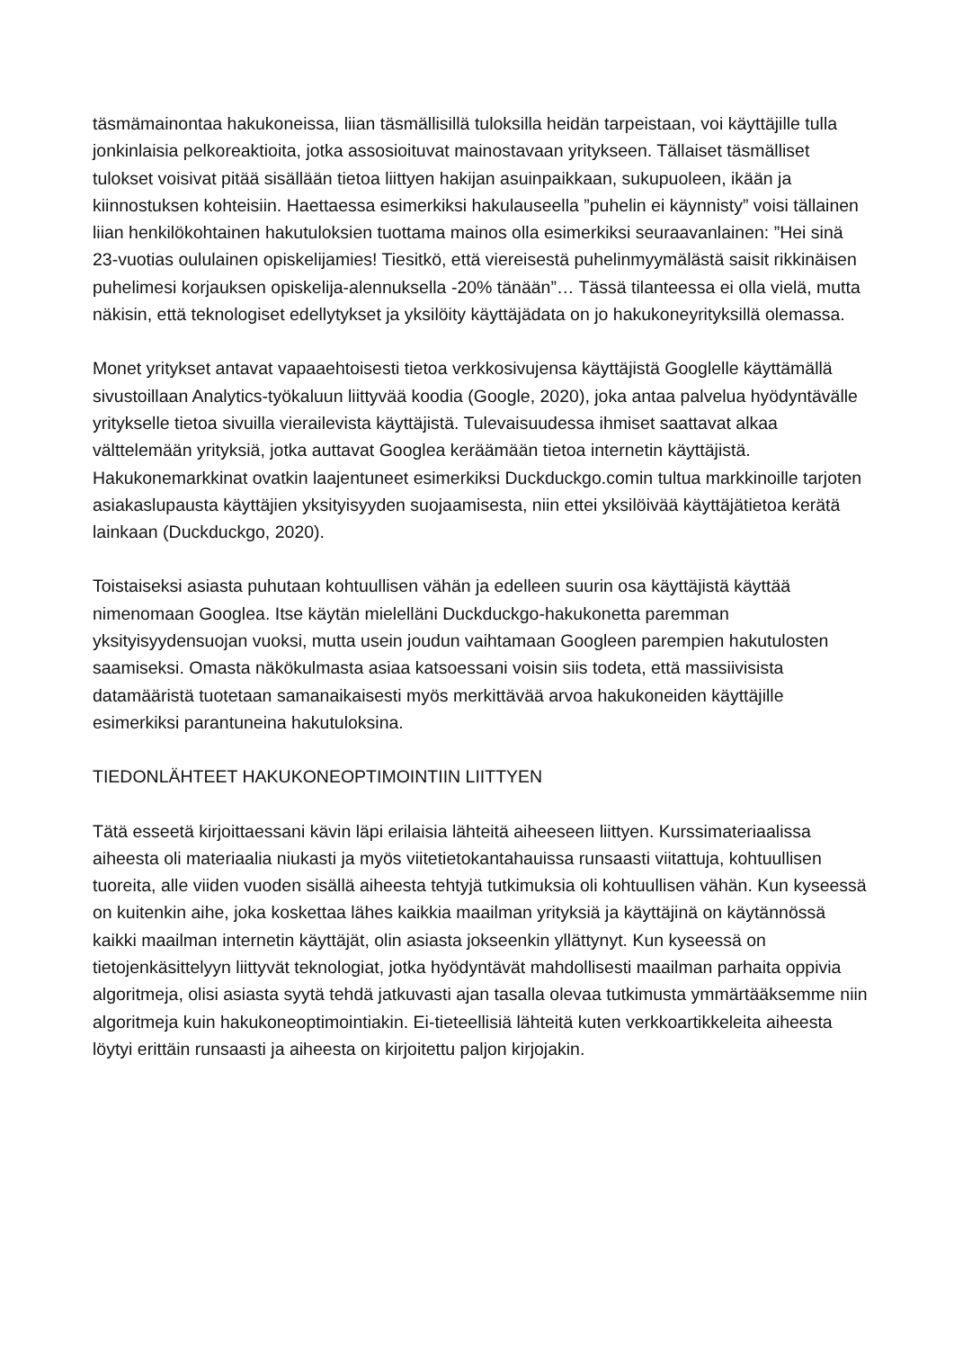täsmämainontaa hakukoneissa, liian täsmällisillä tuloksilla heidän tarpeistaan, voi käyttäjille tulla jonkinlaisia pelkoreaktioita, jotka assosioituvat mainostavaan yritykseen. Tällaiset täsmälliset tulokset voisivat pitää sisällään tietoa liittyen hakijan asuinpaikkaan, sukupuoleen, ikään ja kiinnostuksen kohteisiin. Haettaessa esimerkiksi hakulauseella ”puhelin ei käynnisty” voisi tällainen liian henkilökohtainen hakutuloksien tuottama mainos olla esimerkiksi seuraavanlainen: ”Hei sinä 23-vuotias oululainen opiskelijamies! Tiesitkö, että viereisestä puhelinmyymälästä saisit rikkinäisen puhelimesi korjauksen opiskelija-alennuksella -20% tänään”… Tässä tilanteessa ei olla vielä, mutta näkisin, että teknologiset edellytykset ja yksilöity käyttäjädata on jo hakukoneyrityksillä olemassa.
Monet yritykset antavat vapaaehtoisesti tietoa verkkosivujensa käyttäjistä Googlelle käyttämällä sivustoillaan Analytics-työkaluun liittyvää koodia (Google, 2020), joka antaa palvelua hyödyntävälle yritykselle tietoa sivuilla vierailevista käyttäjistä. Tulevaisuudessa ihmiset saattavat alkaa välttelemään yrityksiä, jotka auttavat Googlea keräämään tietoa internetin käyttäjistä. Hakukonemarkkinat ovatkin laajentuneet esimerkiksi Duckduckgo.comin tultua markkinoille tarjoten asiakaslupausta käyttäjien yksityisyyden suojaamisesta, niin ettei yksilöivää käyttäjätietoa kerätä lainkaan (Duckduckgo, 2020).
Toistaiseksi asiasta puhutaan kohtuullisen vähän ja edelleen suurin osa käyttäjistä käyttää nimenomaan Googlea. Itse käytän mielelläni Duckduckgo-hakukonetta paremman yksityisyydensuojan vuoksi, mutta usein joudun vaihtamaan Googleen parempien hakutulosten saamiseksi. Omasta näkökulmasta asiaa katsoessani voisin siis todeta, että massiivisista datamääristä tuotetaan samanaikaisesti myös merkittävää arvoa hakukoneiden käyttäjille esimerkiksi parantuneina hakutuloksina.
TIEDONLÄHTEET HAKUKONEOPTIMOINTIIN LIITTYEN
Tätä esseetä kirjoittaessani kävin läpi erilaisia lähteitä aiheeseen liittyen. Kurssimateriaalissa aiheesta oli materiaalia niukasti ja myös viitetietokantahauissa runsaasti viitattuja, kohtuullisen tuoreita, alle viiden vuoden sisällä aiheesta tehtyjä tutkimuksia oli kohtuullisen vähän. Kun kyseessä on kuitenkin aihe, joka koskettaa lähes kaikkia maailman yrityksiä ja käyttäjinä on käytännössä kaikki maailman internetin käyttäjät, olin asiasta jokseenkin yllättynyt. Kun kyseessä on tietojenkäsittelyyn liittyvät teknologiat, jotka hyödyntävät mahdollisesti maailman parhaita oppivia algoritmeja, olisi asiasta syytä tehdä jatkuvasti ajan tasalla olevaa tutkimusta ymmärtääksemme niin algoritmeja kuin hakukoneoptimointiakin. Ei-tieteellisiä lähteitä kuten verkkoartikkeleita aiheesta löytyi erittäin runsaasti ja aiheesta on kirjoitettu paljon kirjojakin.